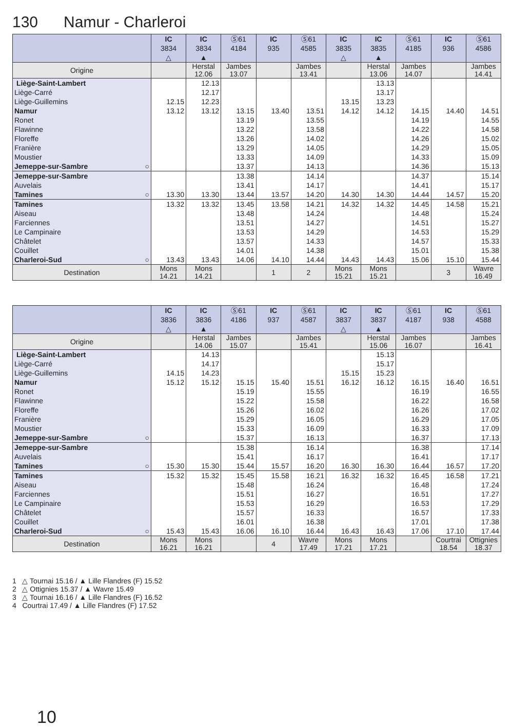130 Namur - Charleroi
| | IC 3834 △ | IC 3834 ▲ | Ⓢ61 4184 | IC 935 | Ⓢ61 4585 | IC 3835 △ | IC 3835 ▲ | Ⓢ61 4185 | IC 936 | Ⓢ61 4586 |
| --- | --- | --- | --- | --- | --- | --- | --- | --- | --- | --- |
| Origine | | Herstal 12.06 | Jambes 13.07 | | Jambes 13.41 | | Herstal 13.06 | Jambes 14.07 | | Jambes 14.41 |
| Liège-Saint-Lambert | | 12.13 | | | | | 13.13 | | | |
| Liège-Carré | | 12.17 | | | | | 13.17 | | | |
| Liège-Guillemins | 12.15 | 12.23 | | | | 13.15 | 13.23 | | | |
| Namur | 13.12 | 13.12 | 13.15 | 13.40 | 13.51 | 14.12 | 14.12 | 14.15 | 14.40 | 14.51 |
| Ronet | | | 13.19 | | 13.55 | | | 14.19 | | 14.55 |
| Flawinne | | | 13.22 | | 13.58 | | | 14.22 | | 14.58 |
| Floreffe | | | 13.26 | | 14.02 | | | 14.26 | | 15.02 |
| Franière | | | 13.29 | | 14.05 | | | 14.29 | | 15.05 |
| Moustier | | | 13.33 | | 14.09 | | | 14.33 | | 15.09 |
| Jemeppe-sur-Sambre ○ | | | 13.37 | | 14.13 | | | 14.36 | | 15.13 |
| Jemeppe-sur-Sambre | | | 13.38 | | 14.14 | | | 14.37 | | 15.14 |
| Auvelais | | | 13.41 | | 14.17 | | | 14.41 | | 15.17 |
| Tamines ○ | 13.30 | 13.30 | 13.44 | 13.57 | 14.20 | 14.30 | 14.30 | 14.44 | 14.57 | 15.20 |
| Tamines | 13.32 | 13.32 | 13.45 | 13.58 | 14.21 | 14.32 | 14.32 | 14.45 | 14.58 | 15.21 |
| Aiseau | | | 13.48 | | 14.24 | | | 14.48 | | 15.24 |
| Farciennes | | | 13.51 | | 14.27 | | | 14.51 | | 15.27 |
| Le Campinaire | | | 13.53 | | 14.29 | | | 14.53 | | 15.29 |
| Châtelet | | | 13.57 | | 14.33 | | | 14.57 | | 15.33 |
| Couillet | | | 14.01 | | 14.38 | | | 15.01 | | 15.38 |
| Charleroi-Sud ○ | 13.43 | 13.43 | 14.06 | 14.10 | 14.44 | 14.43 | 14.43 | 15.06 | 15.10 | 15.44 |
| Destination | Mons 14.21 | Mons 14.21 | | 1 | 2 | Mons 15.21 | Mons 15.21 | | 3 | Wavre 16.49 |
| | IC 3836 △ | IC 3836 ▲ | Ⓢ61 4186 | IC 937 | Ⓢ61 4587 | IC 3837 △ | IC 3837 ▲ | Ⓢ61 4187 | IC 938 | Ⓢ61 4588 |
| --- | --- | --- | --- | --- | --- | --- | --- | --- | --- | --- |
| Origine | | Herstal 14.06 | Jambes 15.07 | | Jambes 15.41 | | Herstal 15.06 | Jambes 16.07 | | Jambes 16.41 |
| Liège-Saint-Lambert | | 14.13 | | | | | 15.13 | | | |
| Liège-Carré | | 14.17 | | | | | 15.17 | | | |
| Liège-Guillemins | 14.15 | 14.23 | | | | 15.15 | 15.23 | | | |
| Namur | 15.12 | 15.12 | 15.15 | 15.40 | 15.51 | 16.12 | 16.12 | 16.15 | 16.40 | 16.51 |
| Ronet | | | 15.19 | | 15.55 | | | 16.19 | | 16.55 |
| Flawinne | | | 15.22 | | 15.58 | | | 16.22 | | 16.58 |
| Floreffe | | | 15.26 | | 16.02 | | | 16.26 | | 17.02 |
| Franière | | | 15.29 | | 16.05 | | | 16.29 | | 17.05 |
| Moustier | | | 15.33 | | 16.09 | | | 16.33 | | 17.09 |
| Jemeppe-sur-Sambre ○ | | | 15.37 | | 16.13 | | | 16.37 | | 17.13 |
| Jemeppe-sur-Sambre | | | 15.38 | | 16.14 | | | 16.38 | | 17.14 |
| Auvelais | | | 15.41 | | 16.17 | | | 16.41 | | 17.17 |
| Tamines ○ | 15.30 | 15.30 | 15.44 | 15.57 | 16.20 | 16.30 | 16.30 | 16.44 | 16.57 | 17.20 |
| Tamines | 15.32 | 15.32 | 15.45 | 15.58 | 16.21 | 16.32 | 16.32 | 16.45 | 16.58 | 17.21 |
| Aiseau | | | 15.48 | | 16.24 | | | 16.48 | | 17.24 |
| Farciennes | | | 15.51 | | 16.27 | | | 16.51 | | 17.27 |
| Le Campinaire | | | 15.53 | | 16.29 | | | 16.53 | | 17.29 |
| Châtelet | | | 15.57 | | 16.33 | | | 16.57 | | 17.33 |
| Couillet | | | 16.01 | | 16.38 | | | 17.01 | | 17.38 |
| Charleroi-Sud ○ | 15.43 | 15.43 | 16.06 | 16.10 | 16.44 | 16.43 | 16.43 | 17.06 | 17.10 | 17.44 |
| Destination | Mons 16.21 | Mons 16.21 | | 4 | Wavre 17.49 | Mons 17.21 | Mons 17.21 | | Courtrai 18.54 | Ottignies 18.37 |
1 △ Tournai 15.16 / ▲ Lille Flandres (F) 15.52
2 △ Ottignies 15.37 / ▲ Wavre 15.49
3 △ Tournai 16.16 / ▲ Lille Flandres (F) 16.52
4 Courtrai 17.49 / ▲ Lille Flandres (F) 17.52
10